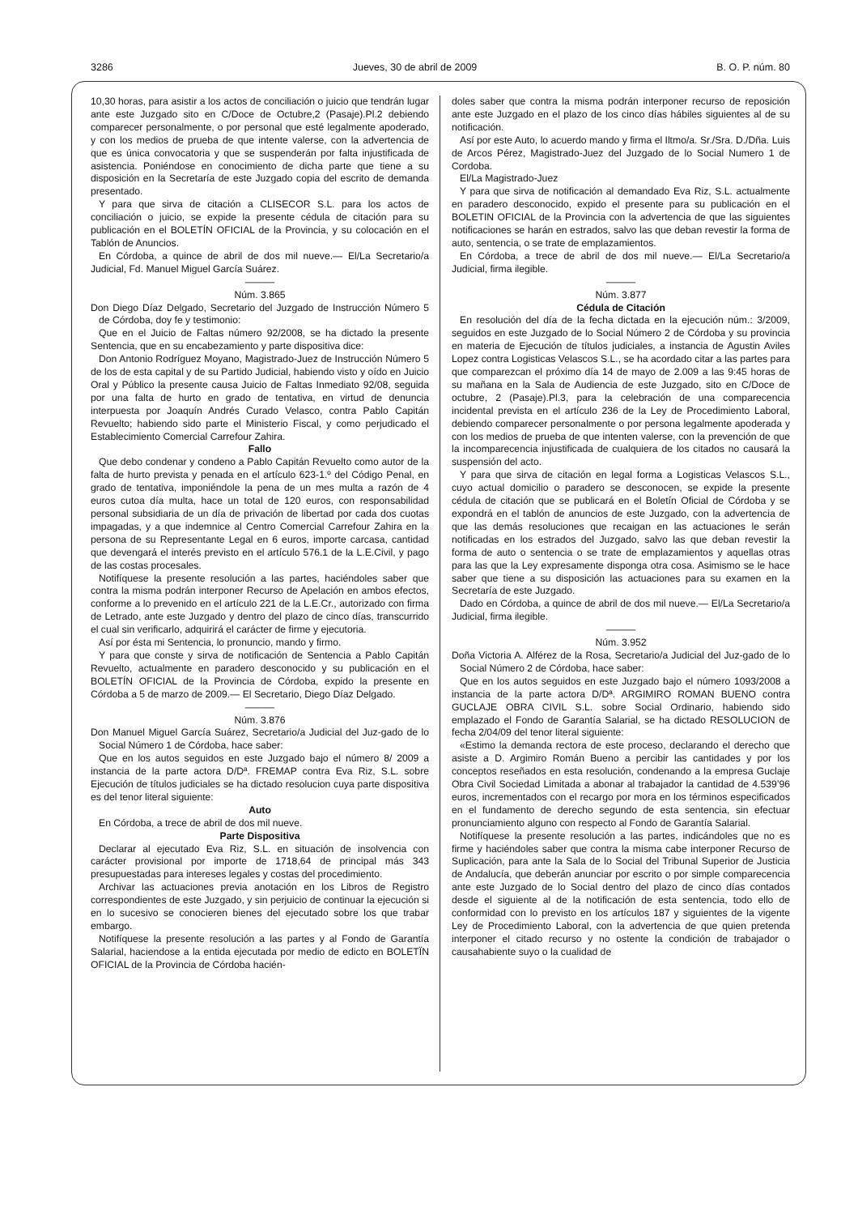3286 Jueves, 30 de abril de 2009 B. O. P. núm. 80
10,30 horas, para asistir a los actos de conciliación o juicio que tendrán lugar ante este Juzgado sito en C/Doce de Octubre,2 (Pasaje).Pl.2 debiendo comparecer personalmente, o por personal que esté legalmente apoderado, y con los medios de prueba de que intente valerse, con la advertencia de que es única convocatoria y que se suspenderán por falta injustificada de asistencia. Poniéndose en conocimiento de dicha parte que tiene a su disposición en la Secretaría de este Juzgado copia del escrito de demanda presentado.
Y para que sirva de citación a CLISECOR S.L. para los actos de conciliación o juicio, se expide la presente cédula de citación para su publicación en el BOLETÍN OFICIAL de la Provincia, y su colocación en el Tablón de Anuncios.
En Córdoba, a quince de abril de dos mil nueve.— El/La Secretario/a Judicial, Fd. Manuel Miguel García Suárez.
———
Núm. 3.865
Don Diego Díaz Delgado, Secretario del Juzgado de Instrucción Número 5 de Córdoba, doy fe y testimonio:
Que en el Juicio de Faltas número 92/2008, se ha dictado la presente Sentencia, que en su encabezamiento y parte dispositiva dice:
Don Antonio Rodríguez Moyano, Magistrado-Juez de Instrucción Número 5 de los de esta capital y de su Partido Judicial, habiendo visto y oído en Juicio Oral y Público la presente causa Juicio de Faltas Inmediato 92/08, seguida por una falta de hurto en grado de tentativa, en virtud de denuncia interpuesta por Joaquín Andrés Curado Velasco, contra Pablo Capitán Revuelto; habiendo sido parte el Ministerio Fiscal, y como perjudicado el Establecimiento Comercial Carrefour Zahira.
Fallo
Que debo condenar y condeno a Pablo Capitán Revuelto como autor de la falta de hurto prevista y penada en el artículo 623-1.º del Código Penal, en grado de tentativa, imponiéndole la pena de un mes multa a razón de 4 euros cutoa día multa, hace un total de 120 euros, con responsabilidad personal subsidiaria de un día de privación de libertad por cada dos cuotas impagadas, y a que indemnice al Centro Comercial Carrefour Zahira en la persona de su Representante Legal en 6 euros, importe carcasa, cantidad que devengará el interés previsto en el artículo 576.1 de la L.E.Civil, y pago de las costas procesales.
Notifíquese la presente resolución a las partes, haciéndoles saber que contra la misma podrán interponer Recurso de Apelación en ambos efectos, conforme a lo prevenido en el artículo 221 de la L.E.Cr., autorizado con firma de Letrado, ante este Juzgado y dentro del plazo de cinco días, transcurrido el cual sin verificarlo, adquirirá el carácter de firme y ejecutoria.
Así por ésta mi Sentencia, lo pronuncio, mando y firmo.
Y para que conste y sirva de notificación de Sentencia a Pablo Capitán Revuelto, actualmente en paradero desconocido y su publicación en el BOLETÍN OFICIAL de la Provincia de Córdoba, expido la presente en Córdoba a 5 de marzo de 2009.— El Secretario, Diego Díaz Delgado.
———
Núm. 3.876
Don Manuel Miguel García Suárez, Secretario/a Judicial del Juz-gado de lo Social Número 1 de Córdoba, hace saber:
Que en los autos seguidos en este Juzgado bajo el número 8/ 2009 a instancia de la parte actora D/Dª. FREMAP contra Eva Riz, S.L. sobre Ejecución de títulos judiciales se ha dictado resolucion cuya parte dispositiva es del tenor literal siguiente:
Auto
En Córdoba, a trece de abril de dos mil nueve.
Parte Dispositiva
Declarar al ejecutado Eva Riz, S.L. en situación de insolvencia con carácter provisional por importe de 1718,64 de principal más 343 presupuestadas para intereses legales y costas del procedimiento.
Archivar las actuaciones previa anotación en los Libros de Registro correspondientes de este Juzgado, y sin perjuicio de continuar la ejecución si en lo sucesivo se conocieren bienes del ejecutado sobre los que trabar embargo.
Notifíquese la presente resolución a las partes y al Fondo de Garantía Salarial, haciendose a la entida ejecutada por medio de edicto en BOLETÏN OFICIAL de la Provincia de Córdoba hacién-
doles saber que contra la misma podrán interponer recurso de reposición ante este Juzgado en el plazo de los cinco días hábiles siguientes al de su notificación.
Así por este Auto, lo acuerdo mando y firma el Iltmo/a. Sr./Sra. D./Dña. Luis de Arcos Pérez, Magistrado-Juez del Juzgado de lo Social Numero 1 de Cordoba.
El/La Magistrado-Juez
Y para que sirva de notificación al demandado Eva Riz, S.L. actualmente en paradero desconocido, expido el presente para su publicación en el BOLETIN OFICIAL de la Provincia con la advertencia de que las siguientes notificaciones se harán en estrados, salvo las que deban revestir la forma de auto, sentencia, o se trate de emplazamientos.
En Córdoba, a trece de abril de dos mil nueve.— El/La Secretario/a Judicial, firma ilegible.
———
Núm. 3.877
Cédula de Citación
En resolución del día de la fecha dictada en la ejecución núm.: 3/2009, seguidos en este Juzgado de lo Social Número 2 de Córdoba y su provincia en materia de Ejecución de títulos judiciales, a instancia de Agustin Aviles Lopez contra Logisticas Velascos S.L., se ha acordado citar a las partes para que comparezcan el próximo día 14 de mayo de 2.009 a las 9:45 horas de su mañana en la Sala de Audiencia de este Juzgado, sito en C/Doce de octubre, 2 (Pasaje).Pl.3, para la celebración de una comparecencia incidental prevista en el artículo 236 de la Ley de Procedimiento Laboral, debiendo comparecer personalmente o por persona legalmente apoderada y con los medios de prueba de que intenten valerse, con la prevención de que la incomparecencia injustificada de cualquiera de los citados no causará la suspensión del acto.
Y para que sirva de citación en legal forma a Logisticas Velascos S.L., cuyo actual domicilio o paradero se desconocen, se expide la presente cédula de citación que se publicará en el Boletín Oficial de Córdoba y se expondrá en el tablón de anuncios de este Juzgado, con la advertencia de que las demás resoluciones que recaigan en las actuaciones le serán notificadas en los estrados del Juzgado, salvo las que deban revestir la forma de auto o sentencia o se trate de emplazamientos y aquellas otras para las que la Ley expresamente disponga otra cosa. Asimismo se le hace saber que tiene a su disposición las actuaciones para su examen en la Secretaría de este Juzgado.
Dado en Córdoba, a quince de abril de dos mil nueve.— El/La Secretario/a Judicial, firma ilegible.
———
Núm. 3.952
Doña Victoria A. Alférez de la Rosa, Secretario/a Judicial del Juz-gado de lo Social Número 2 de Córdoba, hace saber:
Que en los autos seguidos en este Juzgado bajo el número 1093/2008 a instancia de la parte actora D/Dª. ARGIMIRO ROMAN BUENO contra GUCLAJE OBRA CIVIL S.L. sobre Social Ordinario, habiendo sido emplazado el Fondo de Garantía Salarial, se ha dictado RESOLUCION de fecha 2/04/09 del tenor literal siguiente:
«Estimo la demanda rectora de este proceso, declarando el derecho que asiste a D. Argimiro Román Bueno a percibir las cantidades y por los conceptos reseñados en esta resolución, condenando a la empresa Guclaje Obra Civil Sociedad Limitada a abonar al trabajador la cantidad de 4.539’96 euros, incrementados con el recargo por mora en los términos especificados en el fundamento de derecho segundo de esta sentencia, sin efectuar pronunciamiento alguno con respecto al Fondo de Garantía Salarial.
Notifíquese la presente resolución a las partes, indicándoles que no es firme y haciéndoles saber que contra la misma cabe interponer Recurso de Suplicación, para ante la Sala de lo Social del Tribunal Superior de Justicia de Andalucía, que deberán anunciar por escrito o por simple comparecencia ante este Juzgado de lo Social dentro del plazo de cinco días contados desde el siguiente al de la notificación de esta sentencia, todo ello de conformidad con lo previsto en los artículos 187 y siguientes de la vigente Ley de Procedimiento Laboral, con la advertencia de que quien pretenda interponer el citado recurso y no ostente la condición de trabajador o causahabiente suyo o la cualidad de